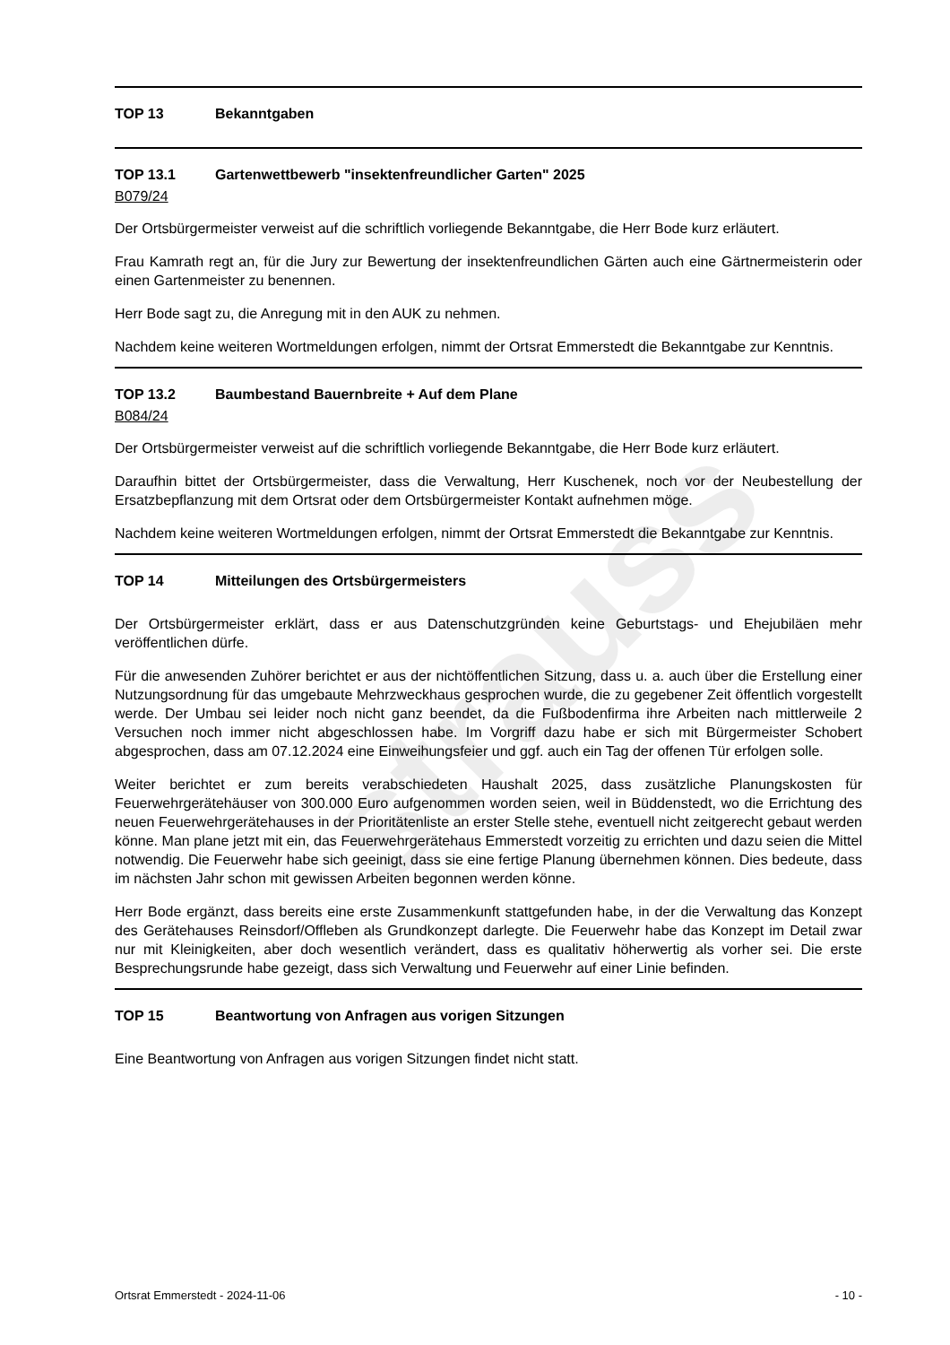strauss
TOP 13 Bekanntgaben
TOP 13.1 Gartenwettbewerb "insektenfreundlicher Garten" 2025
B079/24
Der Ortsbürgermeister verweist auf die schriftlich vorliegende Bekanntgabe, die Herr Bode kurz erläutert.
Frau Kamrath regt an, für die Jury zur Bewertung der insektenfreundlichen Gärten auch eine Gärtnermeisterin oder einen Gartenmeister zu benennen.
Herr Bode sagt zu, die Anregung mit in den AUK zu nehmen.
Nachdem keine weiteren Wortmeldungen erfolgen, nimmt der Ortsrat Emmerstedt die Bekanntgabe zur Kenntnis.
TOP 13.2 Baumbestand Bauernbreite + Auf dem Plane
B084/24
Der Ortsbürgermeister verweist auf die schriftlich vorliegende Bekanntgabe, die Herr Bode kurz erläutert.
Daraufhin bittet der Ortsbürgermeister, dass die Verwaltung, Herr Kuschenek, noch vor der Neubestellung der Ersatzbepflanzung mit dem Ortsrat oder dem Ortsbürgermeister Kontakt aufnehmen möge.
Nachdem keine weiteren Wortmeldungen erfolgen, nimmt der Ortsrat Emmerstedt die Bekanntgabe zur Kenntnis.
TOP 14 Mitteilungen des Ortsbürgermeisters
Der Ortsbürgermeister erklärt, dass er aus Datenschutzgründen keine Geburtstags- und Ehejubiläen mehr veröffentlichen dürfe.
Für die anwesenden Zuhörer berichtet er aus der nichtöffentlichen Sitzung, dass u. a. auch über die Erstellung einer Nutzungsordnung für das umgebaute Mehrzweckhaus gesprochen wurde, die zu gegebener Zeit öffentlich vorgestellt werde. Der Umbau sei leider noch nicht ganz beendet, da die Fußbodenfirma ihre Arbeiten nach mittlerweile 2 Versuchen noch immer nicht abgeschlossen habe. Im Vorgriff dazu habe er sich mit Bürgermeister Schobert abgesprochen, dass am 07.12.2024 eine Einweihungsfeier und ggf. auch ein Tag der offenen Tür erfolgen solle.
Weiter berichtet er zum bereits verabschiedeten Haushalt 2025, dass zusätzliche Planungskosten für Feuerwehrgerätehäuser von 300.000 Euro aufgenommen worden seien, weil in Büddenstedt, wo die Errichtung des neuen Feuerwehrgerätehauses in der Prioritätenliste an erster Stelle stehe, eventuell nicht zeitgerecht gebaut werden könne. Man plane jetzt mit ein, das Feuerwehrgerätehaus Emmerstedt vorzeitig zu errichten und dazu seien die Mittel notwendig. Die Feuerwehr habe sich geeinigt, dass sie eine fertige Planung übernehmen können. Dies bedeute, dass im nächsten Jahr schon mit gewissen Arbeiten begonnen werden könne.
Herr Bode ergänzt, dass bereits eine erste Zusammenkunft stattgefunden habe, in der die Verwaltung das Konzept des Gerätehauses Reinsdorf/Offleben als Grundkonzept darlegte. Die Feuerwehr habe das Konzept im Detail zwar nur mit Kleinigkeiten, aber doch wesentlich verändert, dass es qualitativ höherwertig als vorher sei. Die erste Besprechungsrunde habe gezeigt, dass sich Verwaltung und Feuerwehr auf einer Linie befinden.
TOP 15 Beantwortung von Anfragen aus vorigen Sitzungen
Eine Beantwortung von Anfragen aus vorigen Sitzungen findet nicht statt.
Ortsrat Emmerstedt - 2024-11-06 - 10 -